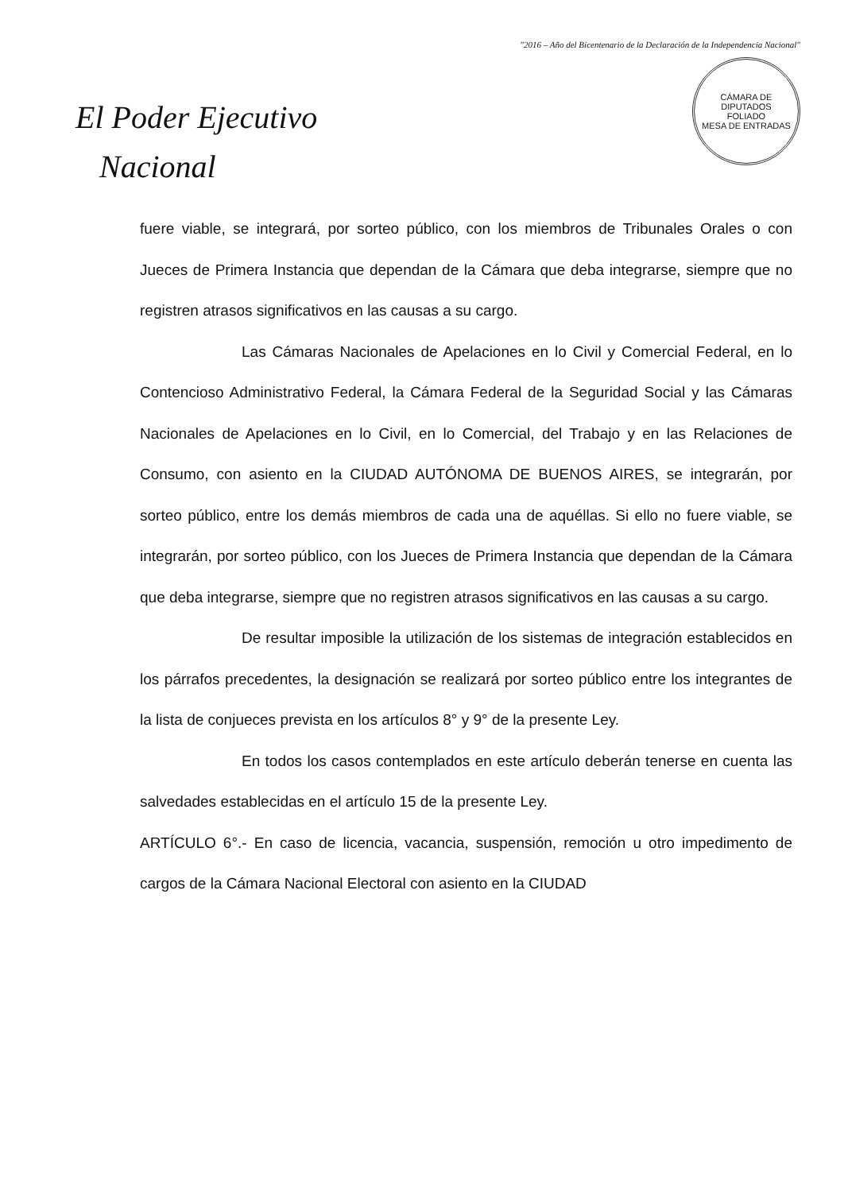"2016 – Año del Bicentenario de la Declaración de la Independencia Nacional"
El Poder Ejecutivo
Nacional
CÁMARA DE DIPUTADOS
FOLIADO
MESA DE ENTRADAS
fuere viable, se integrará, por sorteo público, con los miembros de Tribunales Orales o con Jueces de Primera Instancia que dependan de la Cámara que deba integrarse, siempre que no registren atrasos significativos en las causas a su cargo.
Las Cámaras Nacionales de Apelaciones en lo Civil y Comercial Federal, en lo Contencioso Administrativo Federal, la Cámara Federal de la Seguridad Social y las Cámaras Nacionales de Apelaciones en lo Civil, en lo Comercial, del Trabajo y en las Relaciones de Consumo, con asiento en la CIUDAD AUTÓNOMA DE BUENOS AIRES, se integrarán, por sorteo público, entre los demás miembros de cada una de aquéllas. Si ello no fuere viable, se integrarán, por sorteo público, con los Jueces de Primera Instancia que dependan de la Cámara que deba integrarse, siempre que no registren atrasos significativos en las causas a su cargo.
De resultar imposible la utilización de los sistemas de integración establecidos en los párrafos precedentes, la designación se realizará por sorteo público entre los integrantes de la lista de conjueces prevista en los artículos 8° y 9° de la presente Ley.
En todos los casos contemplados en este artículo deberán tenerse en cuenta las salvedades establecidas en el artículo 15 de la presente Ley.
ARTÍCULO 6°.- En caso de licencia, vacancia, suspensión, remoción u otro impedimento de cargos de la Cámara Nacional Electoral con asiento en la CIUDAD